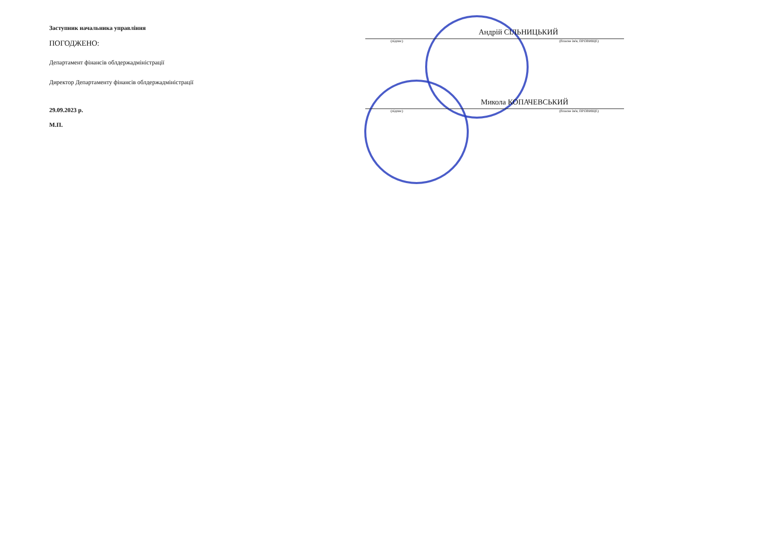Заступник начальника управління
ПОГОДЖЕНО:
Департамент фінансів облдержадміністрації
Директор Департаменту фінансів облдержадміністрації
29.09.2023 р.
М.П.
Андрій СІЛЬНИЦЬКИЙ
(підпис) (Власне ім'я, ПРІЗВИЩЕ)
Микола КОПАЧЕВСЬКИЙ
(підпис) (Власне ім'я, ПРІЗВИЩЕ)